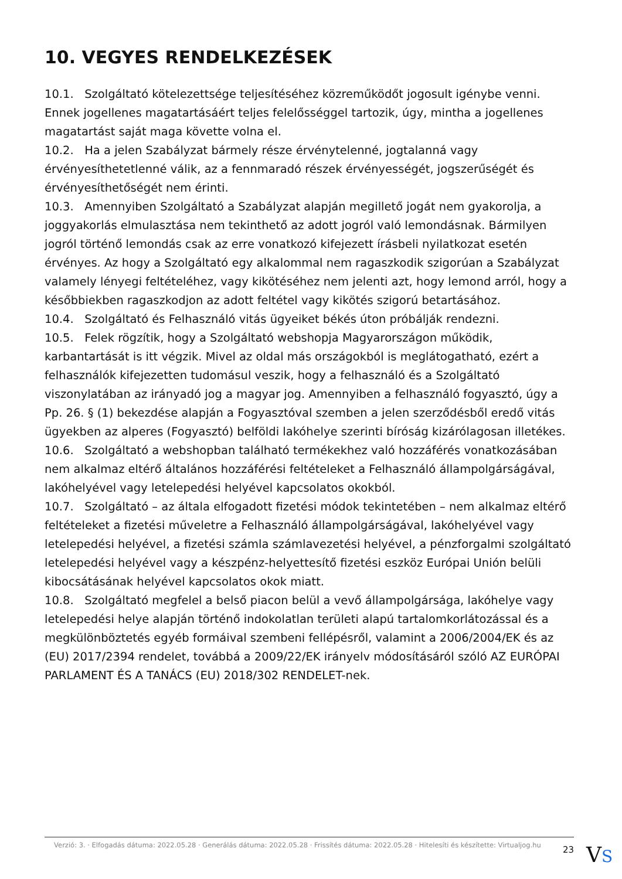10. VEGYES RENDELKEZÉSEK
10.1. Szolgáltató kötelezettsége teljesítéséhez közreműködőt jogosult igénybe venni. Ennek jogellenes magatartásáért teljes felelősséggel tartozik, úgy, mintha a jogellenes magatartást saját maga követte volna el.
10.2. Ha a jelen Szabályzat bármely része érvénytelenné, jogtalanná vagy érvényesíthetetlenné válik, az a fennmaradó részek érvényességét, jogszerűségét és érvényesíthetőségét nem érinti.
10.3. Amennyiben Szolgáltató a Szabályzat alapján megillető jogát nem gyakorolja, a joggyakorlás elmulasztása nem tekinthető az adott jogról való lemondásnak. Bármilyen jogról történő lemondás csak az erre vonatkozó kifejezett írásbeli nyilatkozat esetén érvényes. Az hogy a Szolgáltató egy alkalommal nem ragaszkodik szigorúan a Szabályzat valamely lényegi feltételéhez, vagy kikötéséhez nem jelenti azt, hogy lemond arról, hogy a későbbiekben ragaszkodjon az adott feltétel vagy kikötés szigorú betartásához.
10.4. Szolgáltató és Felhasználó vitás ügyeiket békés úton próbálják rendezni.
10.5. Felek rögzítik, hogy a Szolgáltató webshopja Magyarországon működik, karbantartását is itt végzik. Mivel az oldal más országokból is meglátogatható, ezért a felhasználók kifejezetten tudomásul veszik, hogy a felhasználó és a Szolgáltató viszonylatában az irányadó jog a magyar jog. Amennyiben a felhasználó fogyasztó, úgy a Pp. 26. § (1) bekezdése alapján a Fogyasztóval szemben a jelen szerződésből eredő vitás ügyekben az alperes (Fogyasztó) belföldi lakóhelye szerinti bíróság kizárólagosan illetékes.
10.6. Szolgáltató a webshopban található termékekhez való hozzáférés vonatkozásában nem alkalmaz eltérő általános hozzáférési feltételeket a Felhasználó állampolgárságával, lakóhelyével vagy letelepedési helyével kapcsolatos okokból.
10.7. Szolgáltató – az általa elfogadott fizetési módok tekintetében – nem alkalmaz eltérő feltételeket a fizetési műveletre a Felhasználó állampolgárságával, lakóhelyével vagy letelepedési helyével, a fizetési számla számlavezetési helyével, a pénzforgalmi szolgáltató letelepedési helyével vagy a készpénz-helyettesítő fizetési eszköz Európai Unión belüli kibocsátásának helyével kapcsolatos okok miatt.
10.8. Szolgáltató megfelel a belső piacon belül a vevő állampolgársága, lakóhelye vagy letelepedési helye alapján történő indokolatlan területi alapú tartalomkorlátozással és a megkülönböztetés egyéb formáival szembeni fellépésről, valamint a 2006/2004/EK és az (EU) 2017/2394 rendelet, továbbá a 2009/22/EK irányelv módosításáról szóló AZ EURÓPAI PARLAMENT ÉS A TANÁCS (EU) 2018/302 RENDELET-nek.
Verzió: 3. · Elfogadás dátuma: 2022.05.28 · Generálás dátuma: 2022.05.28 · Frissítés dátuma: 2022.05.28 · Hitelesíti és készítette: Virtualjog.hu
23
VS